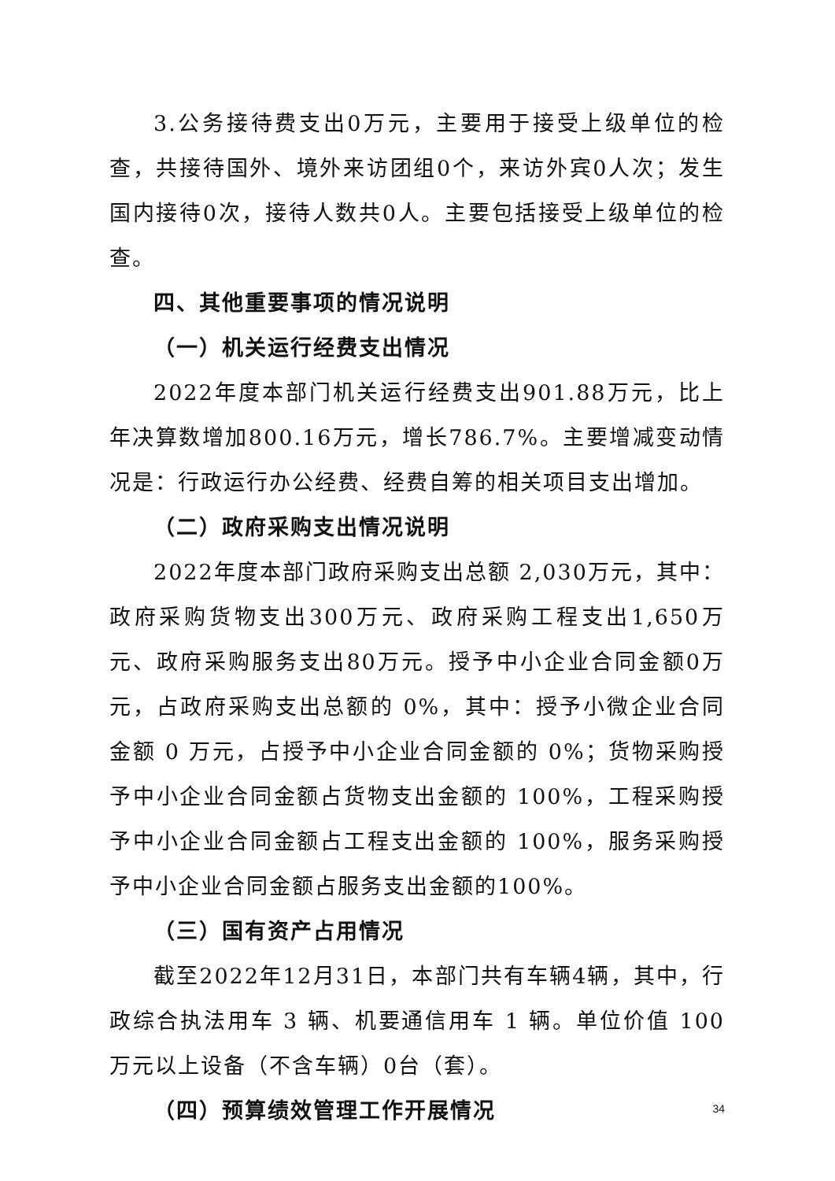3.公务接待费支出0万元，主要用于接受上级单位的检查，共接待国外、境外来访团组0个，来访外宾0人次；发生国内接待0次，接待人数共0人。主要包括接受上级单位的检查。
四、其他重要事项的情况说明
（一）机关运行经费支出情况
2022年度本部门机关运行经费支出901.88万元，比上年决算数增加800.16万元，增长786.7%。主要增减变动情况是：行政运行办公经费、经费自筹的相关项目支出增加。
（二）政府采购支出情况说明
2022年度本部门政府采购支出总额 2,030万元，其中：政府采购货物支出300万元、政府采购工程支出1,650万元、政府采购服务支出80万元。授予中小企业合同金额0万元，占政府采购支出总额的 0%，其中：授予小微企业合同金额 0 万元，占授予中小企业合同金额的 0%；货物采购授予中小企业合同金额占货物支出金额的 100%，工程采购授予中小企业合同金额占工程支出金额的 100%，服务采购授予中小企业合同金额占服务支出金额的100%。
（三）国有资产占用情况
截至2022年12月31日，本部门共有车辆4辆，其中，行政综合执法用车 3 辆、机要通信用车 1 辆。单位价值 100 万元以上设备（不含车辆）0台（套）。
（四）预算绩效管理工作开展情况
34